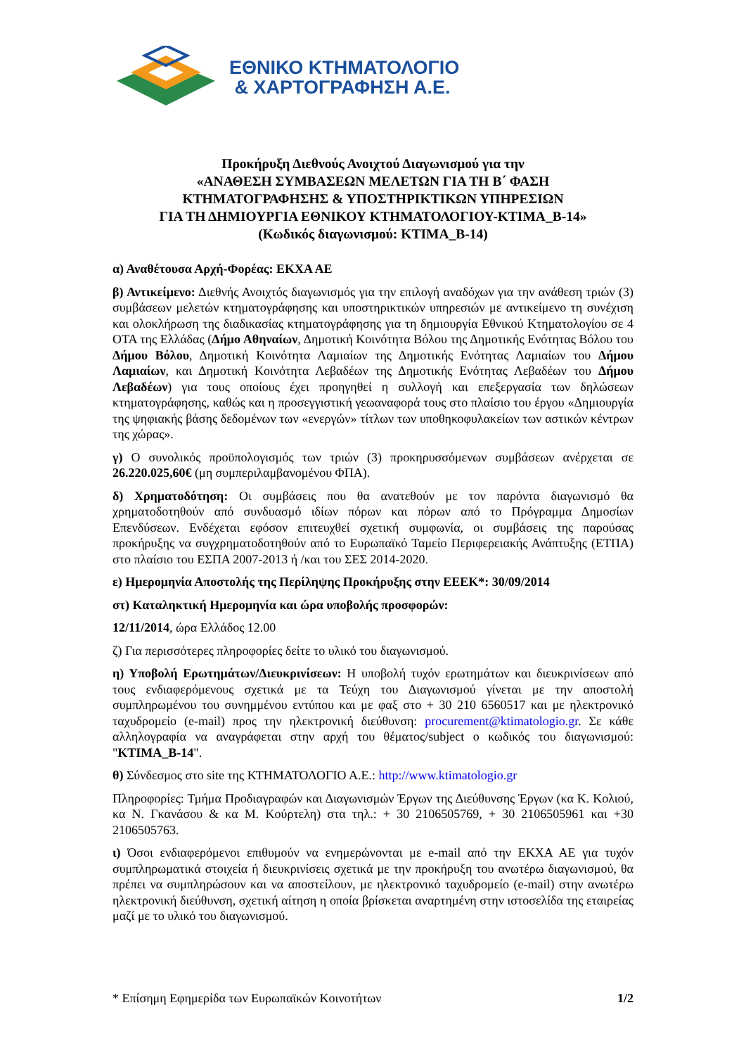ΕΘΝΙΚΟ ΚΤΗΜΑΤΟΛΟΓΙΟ
& ΧΑΡΤΟΓΡΑΦΗΣΗ Α.Ε.
Προκήρυξη Διεθνούς Ανοιχτού Διαγωνισμού για την
«ΑΝΑΘΕΣΗ ΣΥΜΒΑΣΕΩΝ ΜΕΛΕΤΩΝ ΓΙΑ ΤΗ Β΄ ΦΑΣΗ
ΚΤΗΜΑΤΟΓΡΑΦΗΣΗΣ & ΥΠΟΣΤΗΡΙΚΤΙΚΩΝ ΥΠΗΡΕΣΙΩΝ
ΓΙΑ ΤΗ ΔΗΜΙΟΥΡΓΙΑ ΕΘΝΙΚΟΥ ΚΤΗΜΑΤΟΛΟΓΙΟΥ-ΚΤΙΜΑ_Β-14»
(Κωδικός διαγωνισμού: ΚΤΙΜΑ_Β-14)
α) Αναθέτουσα Αρχή-Φορέας: ΕΚΧΑ ΑΕ
β) Αντικείμενο: Διεθνής Ανοιχτός διαγωνισμός για την επιλογή αναδόχων για την ανάθεση τριών (3) συμβάσεων μελετών κτηματογράφησης και υποστηρικτικών υπηρεσιών με αντικείμενο τη συνέχιση και ολοκλήρωση της διαδικασίας κτηματογράφησης για τη δημιουργία Εθνικού Κτηματολογίου σε 4 ΟΤΑ της Ελλάδας (Δήμο Αθηναίων, Δημοτική Κοινότητα Βόλου της Δημοτικής Ενότητας Βόλου του Δήμου Βόλου, Δημοτική Κοινότητα Λαμιαίων της Δημοτικής Ενότητας Λαμιαίων του Δήμου Λαμιαίων, και Δημοτική Κοινότητα Λεβαδέων της Δημοτικής Ενότητας Λεβαδέων του Δήμου Λεβαδέων) για τους οποίους έχει προηγηθεί η συλλογή και επεξεργασία των δηλώσεων κτηματογράφησης, καθώς και η προσεγγιστική γεωαναφορά τους στο πλαίσιο του έργου «Δημιουργία της ψηφιακής βάσης δεδομένων των «ενεργών» τίτλων των υποθηκοφυλακείων των αστικών κέντρων της χώρας».
γ) Ο συνολικός προϋπολογισμός των τριών (3) προκηρυσσόμενων συμβάσεων ανέρχεται σε 26.220.025,60€ (μη συμπεριλαμβανομένου ΦΠΑ).
δ) Χρηματοδότηση: Οι συμβάσεις που θα ανατεθούν με τον παρόντα διαγωνισμό θα χρηματοδοτηθούν από συνδυασμό ιδίων πόρων και πόρων από το Πρόγραμμα Δημοσίων Επενδύσεων. Ενδέχεται εφόσον επιτευχθεί σχετική συμφωνία, οι συμβάσεις της παρούσας προκήρυξης να συγχρηματοδοτηθούν από το Ευρωπαϊκό Ταμείο Περιφερειακής Ανάπτυξης (ΕΤΠΑ) στο πλαίσιο του ΕΣΠΑ 2007-2013 ή /και του ΣΕΣ 2014-2020.
ε) Ημερομηνία Αποστολής της Περίληψης Προκήρυξης στην ΕΕΕΚ*: 30/09/2014
στ) Καταληκτική Ημερομηνία και ώρα υποβολής προσφορών:
12/11/2014, ώρα Ελλάδος 12.00
ζ) Για περισσότερες πληροφορίες δείτε το υλικό του διαγωνισμού.
η) Υποβολή Ερωτημάτων/Διευκρινίσεων: Η υποβολή τυχόν ερωτημάτων και διευκρινίσεων από τους ενδιαφερόμενους σχετικά με τα Τεύχη του Διαγωνισμού γίνεται με την αποστολή συμπληρωμένου του συνημμένου εντύπου και με φαξ στο + 30 210 6560517 και με ηλεκτρονικό ταχυδρομείο (e-mail) προς την ηλεκτρονική διεύθυνση: procurement@ktimatologio.gr. Σε κάθε αλληλογραφία να αναγράφεται στην αρχή του θέματος/subject ο κωδικός του διαγωνισμού: "ΚΤΙΜΑ_Β-14".
θ) Σύνδεσμος στο site της ΚΤΗΜΑΤΟΛΟΓΙΟ Α.Ε.: http://www.ktimatologio.gr
Πληροφορίες: Τμήμα Προδιαγραφών και Διαγωνισμών Έργων της Διεύθυνσης Έργων (κα Κ. Κολιού, κα Ν. Γκανάσου & κα Μ. Κούρτελη) στα τηλ.: + 30 2106505769, + 30 2106505961 και +30 2106505763.
ι) Όσοι ενδιαφερόμενοι επιθυμούν να ενημερώνονται με e-mail από την ΕΚΧΑ ΑΕ για τυχόν συμπληρωματικά στοιχεία ή διευκρινίσεις σχετικά με την προκήρυξη του ανωτέρω διαγωνισμού, θα πρέπει να συμπληρώσουν και να αποστείλουν, με ηλεκτρονικό ταχυδρομείο (e-mail) στην ανωτέρω ηλεκτρονική διεύθυνση, σχετική αίτηση η οποία βρίσκεται αναρτημένη στην ιστοσελίδα της εταιρείας μαζί με το υλικό του διαγωνισμού.
* Επίσημη Εφημερίδα των Ευρωπαϊκών Κοινοτήτων 1/2